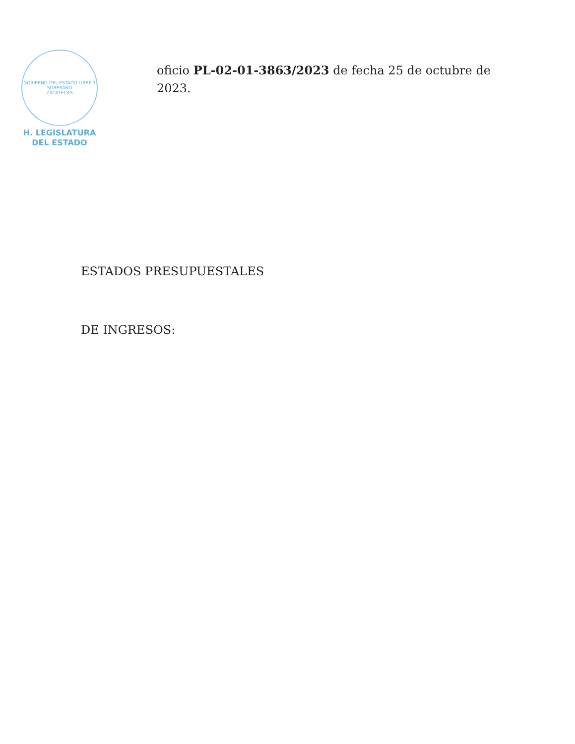GOBIERNO DEL ESTADO LIBRE Y SOBERANO
ZACATECAS
H. LEGISLATURA
DEL ESTADO
oficio PL-02-01-3863/2023 de fecha 25 de octubre de 2023.
ESTADOS PRESUPUESTALES
DE INGRESOS: